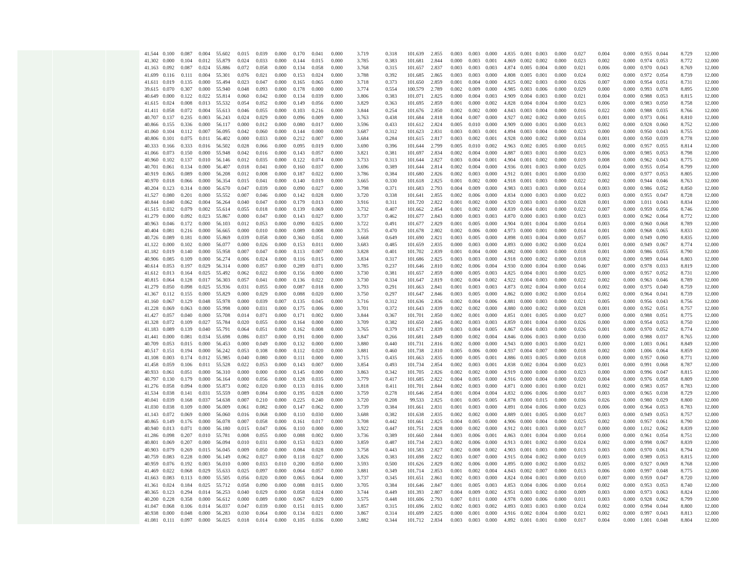| | | | 41.544 | 0.100 | 0.087 | 0.004 | 55.602 | 0.015 | 0.039 | 0.000 | 0.170 | 0.041 | 0.000 | 3.719 | 0.318 | 101.639 | 2.855 | 0.003 | 0.003 | 0.000 | 4.835 | 0.001 | 0.003 | 0.000 | 0.027 | 0.004 | 0.000 | 0.955 | 0.044 | 8.729 | 12.000 |
| | | | 41.302 | 0.000 | 0.104 | 0.012 | 55.879 | 0.024 | 0.033 | 0.000 | 0.144 | 0.015 | 0.000 | 3.785 | 0.383 | 101.681 | 2.844 | 0.000 | 0.003 | 0.001 | 4.869 | 0.002 | 0.002 | 0.000 | 0.023 | 0.002 | 0.000 | 0.974 | 0.053 | 8.772 | 12.000 |
| | | | 41.163 | 0.092 | 0.087 | 0.024 | 55.886 | 0.072 | 0.058 | 0.000 | 0.134 | 0.058 | 0.000 | 3.768 | 0.315 | 101.657 | 2.837 | 0.003 | 0.003 | 0.003 | 4.874 | 0.005 | 0.004 | 0.000 | 0.021 | 0.006 | 0.000 | 0.970 | 0.043 | 8.769 | 12.000 |
| | | | 41.699 | 0.116 | 0.111 | 0.004 | 55.301 | 0.076 | 0.021 | 0.000 | 0.153 | 0.024 | 0.000 | 3.788 | 0.392 | 101.685 | 2.865 | 0.003 | 0.003 | 0.000 | 4.808 | 0.005 | 0.001 | 0.000 | 0.024 | 0.002 | 0.000 | 0.972 | 0.054 | 8.739 | 12.000 |
| | | | 41.611 | 0.019 | 0.135 | 0.000 | 55.494 | 0.023 | 0.047 | 0.000 | 0.165 | 0.065 | 0.000 | 3.718 | 0.373 | 101.650 | 2.859 | 0.001 | 0.004 | 0.000 | 4.825 | 0.002 | 0.003 | 0.000 | 0.026 | 0.007 | 0.000 | 0.954 | 0.051 | 8.731 | 12.000 |
| | | | 39.615 | 0.070 | 0.307 | 0.000 | 55.940 | 0.048 | 0.093 | 0.000 | 0.178 | 0.000 | 0.000 | 3.774 | 0.554 | 100.579 | 2.789 | 0.002 | 0.009 | 0.000 | 4.985 | 0.003 | 0.006 | 0.000 | 0.029 | 0.000 | 0.000 | 0.993 | 0.078 | 8.895 | 12.000 |
| | | | 40.649 | 0.000 | 0.122 | 0.022 | 55.814 | 0.060 | 0.042 | 0.000 | 0.134 | 0.039 | 0.000 | 3.806 | 0.383 | 101.071 | 2.825 | 0.000 | 0.004 | 0.003 | 4.909 | 0.004 | 0.003 | 0.000 | 0.021 | 0.004 | 0.000 | 0.988 | 0.053 | 8.815 | 12.000 |
| | | | 41.615 | 0.024 | 0.008 | 0.013 | 55.532 | 0.054 | 0.052 | 0.000 | 0.149 | 0.056 | 0.000 | 3.829 | 0.363 | 101.695 | 2.859 | 0.001 | 0.000 | 0.002 | 4.828 | 0.004 | 0.004 | 0.000 | 0.023 | 0.006 | 0.000 | 0.983 | 0.050 | 8.758 | 12.000 |
| | | | 41.411 | 0.058 | 0.072 | 0.004 | 55.613 | 0.046 | 0.055 | 0.000 | 0.103 | 0.216 | 0.000 | 3.844 | 0.254 | 101.676 | 2.850 | 0.002 | 0.002 | 0.000 | 4.843 | 0.003 | 0.004 | 0.000 | 0.016 | 0.022 | 0.000 | 0.988 | 0.035 | 8.766 | 12.000 |
| | | | 40.707 | 0.137 | 0.235 | 0.003 | 56.243 | 0.024 | 0.029 | 0.000 | 0.096 | 0.009 | 0.000 | 3.763 | 0.438 | 101.684 | 2.818 | 0.004 | 0.007 | 0.000 | 4.927 | 0.002 | 0.002 | 0.000 | 0.015 | 0.001 | 0.000 | 0.973 | 0.061 | 8.810 | 12.000 |
| | | | 40.866 | 0.155 | 0.336 | 0.000 | 56.117 | 0.000 | 0.012 | 0.000 | 0.080 | 0.017 | 0.000 | 3.596 | 0.433 | 101.612 | 2.824 | 0.005 | 0.010 | 0.000 | 4.909 | 0.000 | 0.001 | 0.000 | 0.013 | 0.002 | 0.000 | 0.928 | 0.060 | 8.752 | 12.000 |
| | | | 41.060 | 0.104 | 0.112 | 0.007 | 56.095 | 0.042 | 0.060 | 0.000 | 0.144 | 0.000 | 0.000 | 3.687 | 0.312 | 101.623 | 2.831 | 0.003 | 0.003 | 0.001 | 4.894 | 0.003 | 0.004 | 0.000 | 0.023 | 0.000 | 0.000 | 0.950 | 0.043 | 8.755 | 12.000 |
| | | | 40.806 | 0.101 | 0.075 | 0.011 | 56.402 | 0.000 | 0.033 | 0.000 | 0.212 | 0.007 | 0.000 | 3.684 | 0.284 | 101.615 | 2.817 | 0.003 | 0.002 | 0.001 | 4.928 | 0.000 | 0.002 | 0.000 | 0.034 | 0.001 | 0.000 | 0.950 | 0.039 | 8.778 | 12.000 |
| | | | 40.333 | 0.166 | 0.333 | 0.016 | 56.502 | 0.028 | 0.066 | 0.000 | 0.095 | 0.019 | 0.000 | 3.690 | 0.396 | 101.644 | 2.799 | 0.005 | 0.010 | 0.002 | 4.963 | 0.002 | 0.005 | 0.000 | 0.015 | 0.002 | 0.000 | 0.957 | 0.055 | 8.814 | 12.000 |
| | | | 41.066 | 0.073 | 0.150 | 0.000 | 55.948 | 0.042 | 0.016 | 0.000 | 0.143 | 0.057 | 0.000 | 3.821 | 0.381 | 101.697 | 2.834 | 0.002 | 0.004 | 0.000 | 4.887 | 0.003 | 0.001 | 0.000 | 0.023 | 0.006 | 0.000 | 0.985 | 0.053 | 8.798 | 12.000 |
| | | | 40.960 | 0.102 | 0.137 | 0.010 | 56.146 | 0.012 | 0.035 | 0.000 | 0.122 | 0.074 | 0.000 | 3.733 | 0.313 | 101.644 | 2.827 | 0.003 | 0.004 | 0.001 | 4.904 | 0.001 | 0.002 | 0.000 | 0.019 | 0.008 | 0.000 | 0.962 | 0.043 | 8.775 | 12.000 |
| | | | 40.701 | 0.061 | 0.134 | 0.000 | 56.407 | 0.018 | 0.041 | 0.000 | 0.160 | 0.037 | 0.000 | 3.696 | 0.389 | 101.644 | 2.814 | 0.002 | 0.004 | 0.000 | 4.936 | 0.001 | 0.003 | 0.000 | 0.025 | 0.004 | 0.000 | 0.955 | 0.054 | 8.799 | 12.000 |
| | | | 40.919 | 0.065 | 0.089 | 0.000 | 56.208 | 0.012 | 0.008 | 0.000 | 0.187 | 0.022 | 0.000 | 3.786 | 0.384 | 101.680 | 2.826 | 0.002 | 0.003 | 0.000 | 4.912 | 0.001 | 0.001 | 0.000 | 0.030 | 0.002 | 0.000 | 0.977 | 0.053 | 8.805 | 12.000 |
| | | | 40.970 | 0.018 | 0.066 | 0.000 | 56.354 | 0.015 | 0.041 | 0.000 | 0.140 | 0.019 | 0.000 | 3.665 | 0.330 | 101.618 | 2.825 | 0.001 | 0.002 | 0.000 | 4.918 | 0.001 | 0.003 | 0.000 | 0.022 | 0.002 | 0.000 | 0.944 | 0.046 | 8.763 | 12.000 |
| | | | 40.204 | 0.123 | 0.314 | 0.000 | 56.670 | 0.047 | 0.039 | 0.000 | 0.090 | 0.027 | 0.000 | 3.798 | 0.371 | 101.683 | 2.793 | 0.004 | 0.009 | 0.000 | 4.983 | 0.003 | 0.003 | 0.000 | 0.014 | 0.003 | 0.000 | 0.986 | 0.052 | 8.850 | 12.000 |
| | | | 41.527 | 0.080 | 0.201 | 0.000 | 55.552 | 0.007 | 0.046 | 0.000 | 0.142 | 0.028 | 0.000 | 3.720 | 0.338 | 101.641 | 2.855 | 0.002 | 0.006 | 0.000 | 4.834 | 0.000 | 0.003 | 0.000 | 0.022 | 0.003 | 0.000 | 0.955 | 0.047 | 8.728 | 12.000 |
| | | | 40.844 | 0.040 | 0.062 | 0.004 | 56.264 | 0.040 | 0.047 | 0.000 | 0.179 | 0.013 | 0.000 | 3.916 | 0.311 | 101.720 | 2.822 | 0.001 | 0.002 | 0.000 | 4.920 | 0.003 | 0.003 | 0.000 | 0.028 | 0.001 | 0.000 | 1.011 | 0.043 | 8.834 | 12.000 |
| | | | 41.515 | 0.032 | 0.079 | 0.002 | 55.614 | 0.055 | 0.018 | 0.000 | 0.139 | 0.069 | 0.000 | 3.732 | 0.407 | 101.662 | 2.854 | 0.001 | 0.002 | 0.000 | 4.839 | 0.004 | 0.001 | 0.000 | 0.022 | 0.007 | 0.000 | 0.959 | 0.056 | 8.746 | 12.000 |
| | | | 41.279 | 0.000 | 0.092 | 0.023 | 55.867 | 0.000 | 0.047 | 0.000 | 0.143 | 0.027 | 0.000 | 3.737 | 0.462 | 101.677 | 2.843 | 0.000 | 0.003 | 0.003 | 4.870 | 0.000 | 0.003 | 0.000 | 0.023 | 0.003 | 0.000 | 0.962 | 0.064 | 8.772 | 12.000 |
| | | | 40.963 | 0.046 | 0.172 | 0.000 | 56.103 | 0.012 | 0.053 | 0.000 | 0.090 | 0.025 | 0.000 | 3.722 | 0.491 | 101.677 | 2.829 | 0.001 | 0.005 | 0.000 | 4.904 | 0.001 | 0.004 | 0.000 | 0.014 | 0.003 | 0.000 | 0.960 | 0.068 | 8.789 | 12.000 |
| | | | 40.404 | 0.081 | 0.216 | 0.000 | 56.665 | 0.000 | 0.010 | 0.000 | 0.089 | 0.008 | 0.000 | 3.735 | 0.470 | 101.678 | 2.802 | 0.002 | 0.006 | 0.000 | 4.973 | 0.000 | 0.001 | 0.000 | 0.014 | 0.001 | 0.000 | 0.968 | 0.065 | 8.833 | 12.000 |
| | | | 40.726 | 0.089 | 0.181 | 0.000 | 55.869 | 0.039 | 0.058 | 0.000 | 0.360 | 0.051 | 0.000 | 3.668 | 0.649 | 101.690 | 2.821 | 0.003 | 0.005 | 0.000 | 4.898 | 0.003 | 0.004 | 0.000 | 0.057 | 0.005 | 0.000 | 0.949 | 0.090 | 8.835 | 12.000 |
| | | | 41.122 | 0.000 | 0.102 | 0.000 | 56.077 | 0.000 | 0.026 | 0.000 | 0.153 | 0.011 | 0.000 | 3.683 | 0.485 | 101.659 | 2.835 | 0.000 | 0.003 | 0.000 | 4.893 | 0.000 | 0.002 | 0.000 | 0.024 | 0.001 | 0.000 | 0.949 | 0.067 | 8.774 | 12.000 |
| | | | 41.182 | 0.019 | 0.140 | 0.000 | 55.958 | 0.007 | 0.047 | 0.000 | 0.113 | 0.007 | 0.000 | 3.828 | 0.401 | 101.702 | 2.839 | 0.001 | 0.004 | 0.000 | 4.882 | 0.000 | 0.003 | 0.000 | 0.018 | 0.001 | 0.000 | 0.986 | 0.055 | 8.790 | 12.000 |
| | | | 40.906 | 0.085 | 0.109 | 0.000 | 56.274 | 0.006 | 0.024 | 0.000 | 0.116 | 0.015 | 0.000 | 3.834 | 0.317 | 101.686 | 2.825 | 0.003 | 0.003 | 0.000 | 4.918 | 0.000 | 0.002 | 0.000 | 0.018 | 0.002 | 0.000 | 0.989 | 0.044 | 8.803 | 12.000 |
| | | | 40.614 | 0.053 | 0.197 | 0.029 | 56.314 | 0.000 | 0.057 | 0.000 | 0.289 | 0.071 | 0.000 | 3.785 | 0.237 | 101.646 | 2.810 | 0.002 | 0.006 | 0.004 | 4.930 | 0.000 | 0.004 | 0.000 | 0.046 | 0.007 | 0.000 | 0.978 | 0.033 | 8.819 | 12.000 |
| | | | 41.612 | 0.013 | 0.164 | 0.025 | 55.492 | 0.062 | 0.022 | 0.000 | 0.156 | 0.000 | 0.000 | 3.730 | 0.381 | 101.657 | 2.859 | 0.000 | 0.005 | 0.003 | 4.825 | 0.004 | 0.001 | 0.000 | 0.025 | 0.000 | 0.000 | 0.957 | 0.052 | 8.731 | 12.000 |
| | | | 40.815 | 0.064 | 0.128 | 0.017 | 56.303 | 0.057 | 0.041 | 0.000 | 0.136 | 0.022 | 0.000 | 3.730 | 0.334 | 101.647 | 2.819 | 0.002 | 0.004 | 0.002 | 4.922 | 0.004 | 0.003 | 0.000 | 0.022 | 0.002 | 0.000 | 0.963 | 0.046 | 8.789 | 12.000 |
| | | | 41.279 | 0.050 | 0.098 | 0.025 | 55.936 | 0.031 | 0.055 | 0.000 | 0.087 | 0.018 | 0.000 | 3.793 | 0.291 | 101.663 | 2.841 | 0.001 | 0.003 | 0.003 | 4.873 | 0.002 | 0.004 | 0.000 | 0.014 | 0.002 | 0.000 | 0.975 | 0.040 | 8.759 | 12.000 |
| | | | 41.367 | 0.112 | 0.155 | 0.000 | 55.829 | 0.000 | 0.029 | 0.000 | 0.088 | 0.020 | 0.000 | 3.750 | 0.297 | 101.647 | 2.846 | 0.003 | 0.005 | 0.000 | 4.862 | 0.000 | 0.002 | 0.000 | 0.014 | 0.002 | 0.000 | 0.964 | 0.041 | 8.739 | 12.000 |
| | | | 41.160 | 0.067 | 0.129 | 0.048 | 55.978 | 0.000 | 0.039 | 0.007 | 0.135 | 0.045 | 0.000 | 3.716 | 0.312 | 101.636 | 2.836 | 0.002 | 0.004 | 0.006 | 4.881 | 0.000 | 0.003 | 0.000 | 0.021 | 0.005 | 0.000 | 0.956 | 0.043 | 8.756 | 12.000 |
| | | | 41.228 | 0.069 | 0.063 | 0.000 | 55.998 | 0.000 | 0.031 | 0.000 | 0.175 | 0.006 | 0.000 | 3.701 | 0.372 | 101.643 | 2.839 | 0.002 | 0.002 | 0.000 | 4.880 | 0.000 | 0.002 | 0.000 | 0.028 | 0.001 | 0.000 | 0.952 | 0.051 | 8.757 | 12.000 |
| | | | 41.427 | 0.057 | 0.040 | 0.000 | 55.708 | 0.014 | 0.071 | 0.000 | 0.171 | 0.002 | 0.000 | 3.844 | 0.367 | 101.701 | 2.850 | 0.002 | 0.001 | 0.000 | 4.851 | 0.001 | 0.005 | 0.000 | 0.027 | 0.000 | 0.000 | 0.988 | 0.051 | 8.775 | 12.000 |
| | | | 41.328 | 0.072 | 0.109 | 0.027 | 55.784 | 0.020 | 0.055 | 0.000 | 0.164 | 0.000 | 0.000 | 3.709 | 0.382 | 101.650 | 2.845 | 0.002 | 0.003 | 0.003 | 4.859 | 0.001 | 0.004 | 0.000 | 0.026 | 0.000 | 0.000 | 0.954 | 0.053 | 8.750 | 12.000 |
| | | | 41.183 | 0.089 | 0.139 | 0.040 | 55.791 | 0.064 | 0.051 | 0.000 | 0.162 | 0.008 | 0.000 | 3.765 | 0.379 | 101.671 | 2.839 | 0.003 | 0.004 | 0.005 | 4.867 | 0.004 | 0.003 | 0.000 | 0.026 | 0.001 | 0.000 | 0.970 | 0.052 | 8.774 | 12.000 |
| | | | 41.441 | 0.000 | 0.081 | 0.034 | 55.698 | 0.086 | 0.037 | 0.000 | 0.191 | 0.000 | 0.000 | 3.847 | 0.266 | 101.681 | 2.849 | 0.000 | 0.002 | 0.004 | 4.846 | 0.006 | 0.003 | 0.000 | 0.030 | 0.000 | 0.000 | 0.988 | 0.037 | 8.765 | 12.000 |
| | | | 40.709 | 0.053 | 0.015 | 0.000 | 56.453 | 0.000 | 0.049 | 0.000 | 0.132 | 0.000 | 0.000 | 3.880 | 0.440 | 101.731 | 2.816 | 0.002 | 0.000 | 0.000 | 4.943 | 0.000 | 0.003 | 0.000 | 0.021 | 0.000 | 0.000 | 1.003 | 0.061 | 8.849 | 12.000 |
| | | | 40.517 | 0.151 | 0.194 | 0.000 | 56.242 | 0.053 | 0.108 | 0.000 | 0.112 | 0.020 | 0.000 | 3.881 | 0.460 | 101.738 | 2.810 | 0.005 | 0.006 | 0.000 | 4.937 | 0.004 | 0.007 | 0.000 | 0.018 | 0.002 | 0.000 | 1.006 | 0.064 | 8.859 | 12.000 |
| | | | 41.108 | 0.003 | 0.174 | 0.012 | 55.985 | 0.040 | 0.080 | 0.000 | 0.111 | 0.000 | 0.000 | 3.715 | 0.435 | 101.663 | 2.835 | 0.000 | 0.005 | 0.001 | 4.886 | 0.003 | 0.005 | 0.000 | 0.018 | 0.000 | 0.000 | 0.957 | 0.060 | 8.771 | 12.000 |
| | | | 41.458 | 0.059 | 0.106 | 0.011 | 55.528 | 0.022 | 0.053 | 0.000 | 0.143 | 0.007 | 0.000 | 3.854 | 0.493 | 101.734 | 2.854 | 0.002 | 0.003 | 0.001 | 4.838 | 0.002 | 0.004 | 0.000 | 0.023 | 0.001 | 0.000 | 0.991 | 0.068 | 8.787 | 12.000 |
| | | | 40.933 | 0.061 | 0.051 | 0.000 | 56.310 | 0.000 | 0.000 | 0.000 | 0.145 | 0.000 | 0.000 | 3.863 | 0.342 | 101.705 | 2.826 | 0.002 | 0.002 | 0.000 | 4.919 | 0.000 | 0.000 | 0.000 | 0.023 | 0.000 | 0.000 | 0.996 | 0.047 | 8.815 | 12.000 |
| | | | 40.797 | 0.130 | 0.179 | 0.000 | 56.164 | 0.000 | 0.056 | 0.000 | 0.128 | 0.035 | 0.000 | 3.779 | 0.417 | 101.685 | 2.822 | 0.004 | 0.005 | 0.000 | 4.916 | 0.000 | 0.004 | 0.000 | 0.020 | 0.004 | 0.000 | 0.976 | 0.058 | 8.809 | 12.000 |
| | | | 41.276 | 0.058 | 0.094 | 0.000 | 55.873 | 0.002 | 0.020 | 0.000 | 0.133 | 0.016 | 0.000 | 3.818 | 0.411 | 101.701 | 2.844 | 0.002 | 0.003 | 0.000 | 4.871 | 0.000 | 0.001 | 0.000 | 0.021 | 0.002 | 0.000 | 0.983 | 0.057 | 8.783 | 12.000 |
| | | | 41.534 | 0.038 | 0.141 | 0.031 | 55.559 | 0.089 | 0.084 | 0.000 | 0.195 | 0.028 | 0.000 | 3.759 | 0.278 | 101.646 | 2.854 | 0.001 | 0.004 | 0.004 | 4.832 | 0.006 | 0.006 | 0.000 | 0.017 | 0.003 | 0.000 | 0.965 | 0.038 | 8.729 | 12.000 |
| | | | 40.041 | 0.039 | 0.168 | 0.037 | 54.638 | 0.007 | 0.210 | 0.000 | 0.225 | 0.240 | 0.000 | 3.720 | 0.208 | 99.533 | 2.825 | 0.001 | 0.005 | 0.005 | 4.878 | 0.000 | 0.015 | 0.000 | 0.036 | 0.026 | 0.000 | 0.980 | 0.029 | 8.800 | 12.000 |
| | | | 41.030 | 0.038 | 0.109 | 0.000 | 56.009 | 0.061 | 0.082 | 0.000 | 0.147 | 0.062 | 0.000 | 3.739 | 0.384 | 101.661 | 2.831 | 0.001 | 0.003 | 0.000 | 4.891 | 0.004 | 0.006 | 0.000 | 0.023 | 0.006 | 0.000 | 0.964 | 0.053 | 8.783 | 12.000 |
| | | | 41.143 | 0.072 | 0.069 | 0.000 | 56.060 | 0.016 | 0.068 | 0.000 | 0.110 | 0.030 | 0.000 | 3.688 | 0.382 | 101.638 | 2.835 | 0.002 | 0.002 | 0.000 | 4.889 | 0.001 | 0.005 | 0.000 | 0.017 | 0.003 | 0.000 | 0.949 | 0.053 | 8.757 | 12.000 |
| | | | 40.865 | 0.149 | 0.176 | 0.000 | 56.078 | 0.007 | 0.058 | 0.000 | 0.161 | 0.017 | 0.000 | 3.708 | 0.442 | 101.661 | 2.825 | 0.004 | 0.005 | 0.000 | 4.906 | 0.000 | 0.004 | 0.000 | 0.025 | 0.002 | 0.000 | 0.957 | 0.061 | 8.790 | 12.000 |
| | | | 40.940 | 0.013 | 0.071 | 0.000 | 56.180 | 0.015 | 0.047 | 0.006 | 0.110 | 0.000 | 0.000 | 3.922 | 0.447 | 101.751 | 2.828 | 0.000 | 0.002 | 0.000 | 4.912 | 0.001 | 0.003 | 0.000 | 0.017 | 0.000 | 0.000 | 1.012 | 0.062 | 8.839 | 12.000 |
| | | | 41.286 | 0.098 | 0.207 | 0.010 | 55.781 | 0.008 | 0.055 | 0.000 | 0.088 | 0.002 | 0.000 | 3.736 | 0.389 | 101.660 | 2.844 | 0.003 | 0.006 | 0.001 | 4.863 | 0.001 | 0.004 | 0.000 | 0.014 | 0.000 | 0.000 | 0.961 | 0.054 | 8.751 | 12.000 |
| | | | 40.801 | 0.069 | 0.207 | 0.000 | 56.094 | 0.010 | 0.031 | 0.000 | 0.153 | 0.023 | 0.000 | 3.859 | 0.487 | 101.734 | 2.823 | 0.002 | 0.006 | 0.000 | 4.913 | 0.001 | 0.002 | 0.000 | 0.024 | 0.002 | 0.000 | 0.998 | 0.067 | 8.839 | 12.000 |
| | | | 40.903 | 0.079 | 0.269 | 0.015 | 56.045 | 0.009 | 0.050 | 0.000 | 0.084 | 0.028 | 0.000 | 3.758 | 0.443 | 101.583 | 2.827 | 0.002 | 0.008 | 0.002 | 4.903 | 0.001 | 0.003 | 0.000 | 0.013 | 0.003 | 0.000 | 0.970 | 0.061 | 8.794 | 12.000 |
| | | | 40.759 | 0.083 | 0.228 | 0.000 | 56.149 | 0.062 | 0.027 | 0.000 | 0.118 | 0.027 | 0.000 | 3.826 | 0.383 | 101.698 | 2.822 | 0.003 | 0.007 | 0.000 | 4.915 | 0.004 | 0.002 | 0.000 | 0.019 | 0.003 | 0.000 | 0.989 | 0.053 | 8.815 | 12.000 |
| | | | 40.959 | 0.076 | 0.192 | 0.003 | 56.010 | 0.000 | 0.033 | 0.010 | 0.200 | 0.050 | 0.000 | 3.593 | 0.500 | 101.626 | 2.829 | 0.002 | 0.006 | 0.000 | 4.895 | 0.000 | 0.002 | 0.000 | 0.032 | 0.005 | 0.000 | 0.927 | 0.069 | 8.768 | 12.000 |
| | | | 41.469 | 0.022 | 0.068 | 0.029 | 55.633 | 0.025 | 0.097 | 0.000 | 0.064 | 0.057 | 0.000 | 3.881 | 0.349 | 101.714 | 2.853 | 0.001 | 0.002 | 0.004 | 4.843 | 0.002 | 0.007 | 0.000 | 0.013 | 0.006 | 0.000 | 0.997 | 0.048 | 8.775 | 12.000 |
| | | | 41.663 | 0.083 | 0.113 | 0.000 | 55.505 | 0.056 | 0.020 | 0.000 | 0.065 | 0.064 | 0.000 | 3.737 | 0.345 | 101.651 | 2.861 | 0.002 | 0.003 | 0.000 | 4.824 | 0.004 | 0.001 | 0.000 | 0.010 | 0.007 | 0.000 | 0.959 | 0.047 | 8.720 | 12.000 |
| | | | 41.361 | 0.024 | 0.184 | 0.025 | 55.712 | 0.058 | 0.090 | 0.000 | 0.088 | 0.015 | 0.000 | 3.705 | 0.384 | 101.646 | 2.847 | 0.001 | 0.005 | 0.003 | 4.853 | 0.004 | 0.006 | 0.000 | 0.014 | 0.002 | 0.000 | 0.953 | 0.053 | 8.740 | 12.000 |
| | | | 40.365 | 0.123 | 0.294 | 0.014 | 56.253 | 0.040 | 0.029 | 0.000 | 0.058 | 0.024 | 0.000 | 3.744 | 0.449 | 101.393 | 2.807 | 0.004 | 0.009 | 0.002 | 4.951 | 0.003 | 0.002 | 0.000 | 0.009 | 0.003 | 0.000 | 0.973 | 0.063 | 8.824 | 12.000 |
| | | | 40.200 | 0.228 | 0.358 | 0.000 | 56.612 | 0.000 | 0.089 | 0.000 | 0.067 | 0.029 | 0.000 | 3.575 | 0.448 | 101.606 | 2.793 | 0.007 | 0.011 | 0.000 | 4.978 | 0.000 | 0.006 | 0.000 | 0.011 | 0.003 | 0.000 | 0.928 | 0.062 | 8.799 | 12.000 |
| | | | 41.047 | 0.068 | 0.106 | 0.014 | 56.037 | 0.047 | 0.039 | 0.000 | 0.151 | 0.015 | 0.000 | 3.857 | 0.315 | 101.696 | 2.832 | 0.002 | 0.003 | 0.002 | 4.893 | 0.003 | 0.003 | 0.000 | 0.024 | 0.002 | 0.000 | 0.994 | 0.044 | 8.800 | 12.000 |
| | | | 40.938 | 0.000 | 0.048 | 0.000 | 56.283 | 0.030 | 0.064 | 0.000 | 0.134 | 0.021 | 0.000 | 3.867 | 0.314 | 101.699 | 2.825 | 0.000 | 0.001 | 0.000 | 4.916 | 0.002 | 0.004 | 0.000 | 0.021 | 0.002 | 0.000 | 0.997 | 0.043 | 8.813 | 12.000 |
| | | | 41.081 | 0.111 | 0.097 | 0.000 | 56.025 | 0.018 | 0.014 | 0.000 | 0.105 | 0.036 | 0.000 | 3.882 | 0.344 | 101.712 | 2.834 | 0.003 | 0.003 | 0.000 | 4.892 | 0.001 | 0.001 | 0.000 | 0.017 | 0.004 | 0.000 | 1.001 | 0.048 | 8.804 | 12.000 |